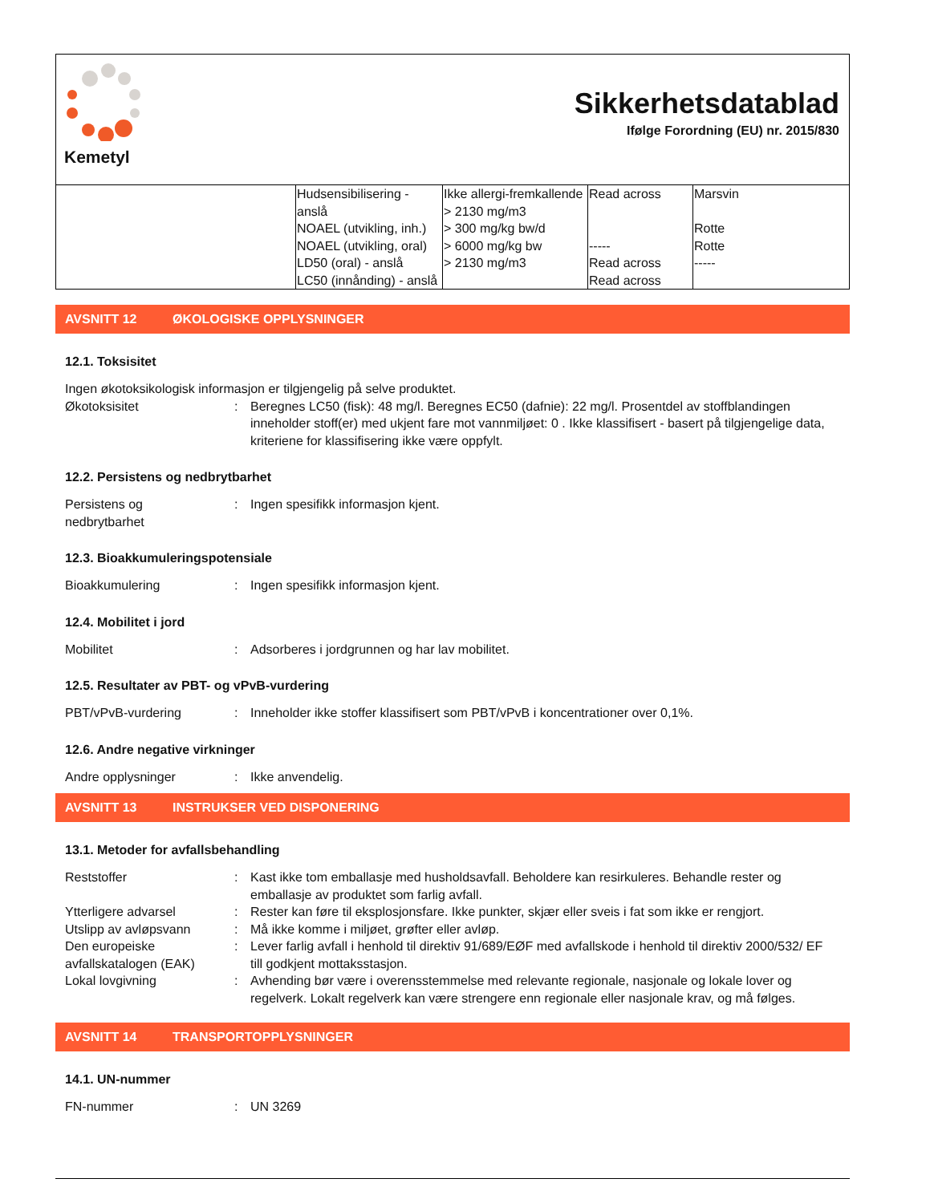Kemetyl
Sikkerhetsdatablad
Ifølge Forordning (EU) nr. 2015/830
| | Hudsensibilisering - anslå NOAEL (utvikling, inh.) NOAEL (utvikling, oral) LD50 (oral) - anslå LC50 (innånding) - anslå | Ikke allergi-fremkallende > 2130 mg/m3 > 300 mg/kg bw/d > 6000 mg/kg bw > 2130 mg/m3 | Read across ----- Read across Read across | Marsvin Rotte Rotte ----- |
AVSNITT 12 ØKOLOGISKE OPPLYSNINGER
12.1. Toksisitet
Ingen økotoksikologisk informasjon er tilgjengelig på selve produktet.
Økotoksisitet : Beregnes LC50 (fisk): 48 mg/l. Beregnes EC50 (dafnie): 22 mg/l. Prosentdel av stoffblandingen inneholder stoff(er) med ukjent fare mot vannmiljøet: 0 . Ikke klassifisert - basert på tilgjengelige data, kriteriene for klassifisering ikke være oppfylt.
12.2. Persistens og nedbrytbarhet
Persistens og
nedbrytbarhet
: Ingen spesifikk informasjon kjent.
12.3. Bioakkumuleringspotensiale
Bioakkumulering : Ingen spesifikk informasjon kjent.
12.4. Mobilitet i jord
Mobilitet : Adsorberes i jordgrunnen og har lav mobilitet.
12.5. Resultater av PBT- og vPvB-vurdering
PBT/vPvB-vurdering : Inneholder ikke stoffer klassifisert som PBT/vPvB i koncentrationer over 0,1%.
12.6. Andre negative virkninger
Andre opplysninger : Ikke anvendelig.
AVSNITT 13 INSTRUKSER VED DISPONERING
13.1. Metoder for avfallsbehandling
Reststoffer : Kast ikke tom emballasje med husholdsavfall. Beholdere kan resirkuleres. Behandle rester og emballasje av produktet som farlig avfall.
Ytterligere advarsel : Rester kan føre til eksplosjonsfare. Ikke punkter, skjær eller sveis i fat som ikke er rengjort.
Utslipp av avløpsvann : Må ikke komme i miljøet, grøfter eller avløp.
Den europeiske avfallskatalogen (EAK)
: Lever farlig avfall i henhold til direktiv 91/689/EØF med avfallskode i henhold til direktiv 2000/532/ EF till godkjent mottaksstasjon.
Lokal lovgivning : Avhending bør være i overensstemmelse med relevante regionale, nasjonale og lokale lover og regelverk. Lokalt regelverk kan være strengere enn regionale eller nasjonale krav, og må følges.
AVSNITT 14 TRANSPORTOPPLYSNINGER
14.1. UN-nummer
FN-nummer : UN 3269